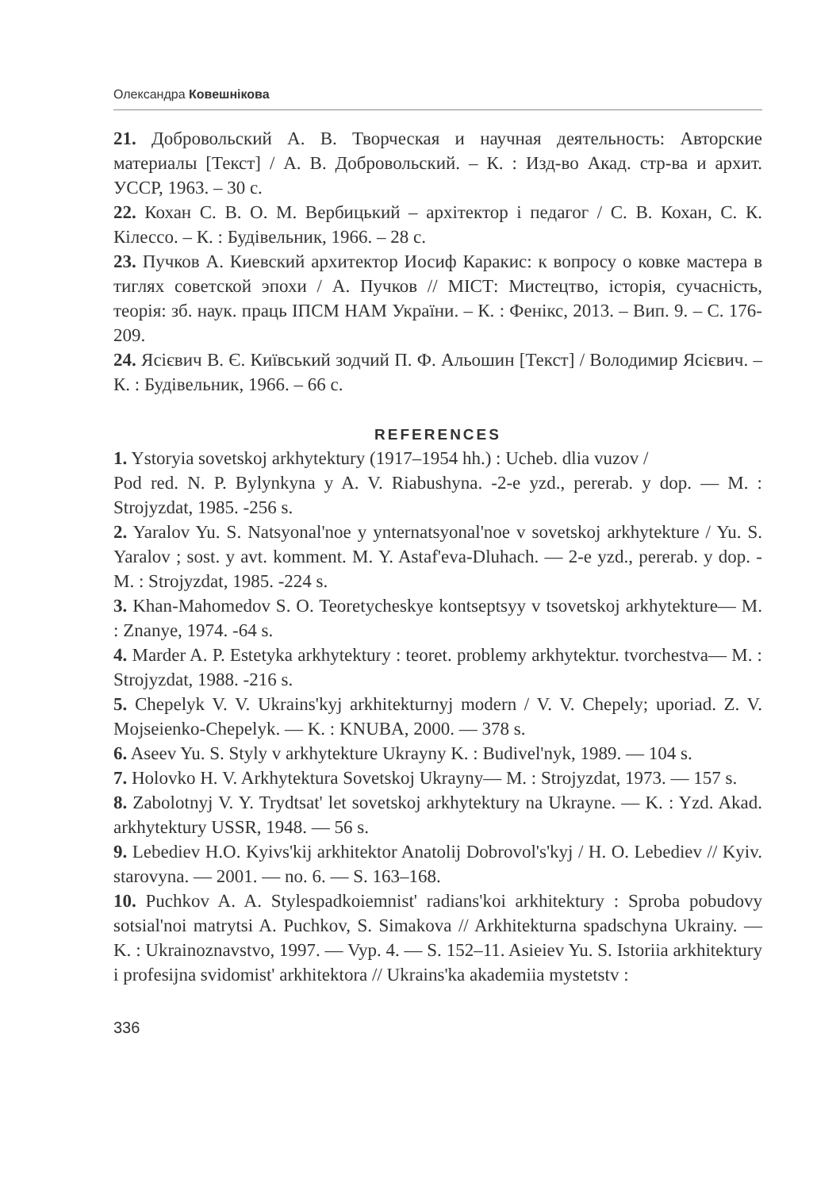Олександра Ковешнікова
21. Добровольский А. В. Творческая и научная деятельность: Авторские материалы [Текст] / А. В. Добровольский. – К. : Изд-во Акад. стр-ва и архит. УССР, 1963. – 30 с.
22. Кохан С. В. О. М. Вербицький – архітектор і педагог / С. В. Кохан, С. К. Кілессо. – К. : Будівельник, 1966. – 28 с.
23. Пучков А. Киевский архитектор Иосиф Каракис: к вопросу о ковке мастера в тиглях советской эпохи / А. Пучков // МІСТ: Мистецтво, історія, сучасність, теорія: зб. наук. праць ІПСМ НАМ України. – К. : Фенікс, 2013. – Вип. 9. – С. 176-209.
24. Ясієвич В. Є. Київський зодчий П. Ф. Альошин [Текст] / Володимир Ясієвич. – К. : Будівельник, 1966. – 66 с.
REFERENCES
1. Ystoryia sovetskoj arkhytektury (1917–1954 hh.) : Ucheb. dlia vuzov /
Pod red. N. P. Bylynkyna y A. V. Riabushyna. -2-e yzd., pererab. y dop. — M. : Strojyzdat, 1985. -256 s.
2. Yaralov Yu. S. Natsyonal'noe y ynternatsyonal'noe v sovetskoj arkhytekture / Yu. S. Yaralov ; sost. y avt. komment. M. Y. Astaf'eva-Dluhach. — 2-e yzd., pererab. y dop. -M. : Strojyzdat, 1985. -224 s.
3. Khan-Mahomedov S. O. Teoretycheskye kontseptsyy v tsovetskoj arkhytekture— M. : Znanye, 1974. -64 s.
4. Marder A. P. Estetyka arkhytektury : teoret. problemy arkhytektur. tvorchestva— M. : Strojyzdat, 1988. -216 s.
5. Chepelyk V. V. Ukrains'kyj arkhitekturnyj modern / V. V. Chepely; uporiad. Z. V. Mojseienko-Chepelyk. — K. : KNUBA, 2000. — 378 s.
6. Aseev Yu. S. Styly v arkhytekture Ukrayny K. : Budivel'nyk, 1989. — 104 s.
7. Holovko H. V. Arkhytektura Sovetskoj Ukrayny— M. : Strojyzdat, 1973. — 157 s.
8. Zabolotnyj V. Y. Trydtsat' let sovetskoj arkhytektury na Ukrayne. — K. : Yzd. Akad. arkhytektury USSR, 1948. — 56 s.
9. Lebediev H.O. Kyivs'kij arkhitektor Anatolij Dobrovol's'kyj / H. O. Lebediev // Kyiv. starovyna. — 2001. — no. 6. — S. 163–168.
10. Puchkov A. A. Stylespadkoiemnist' radians'koi arkhitektury : Sproba pobudovy sotsial'noi matrytsi A. Puchkov, S. Simakova // Arkhitekturna spadschyna Ukrainy. — K. : Ukrainoznavstvo, 1997. — Vyp. 4. — S. 152–11. Asieiev Yu. S. Istoriia arkhitektury i profesijna svidomist' arkhitektora // Ukrains'ka akademiia mystetstv :
336